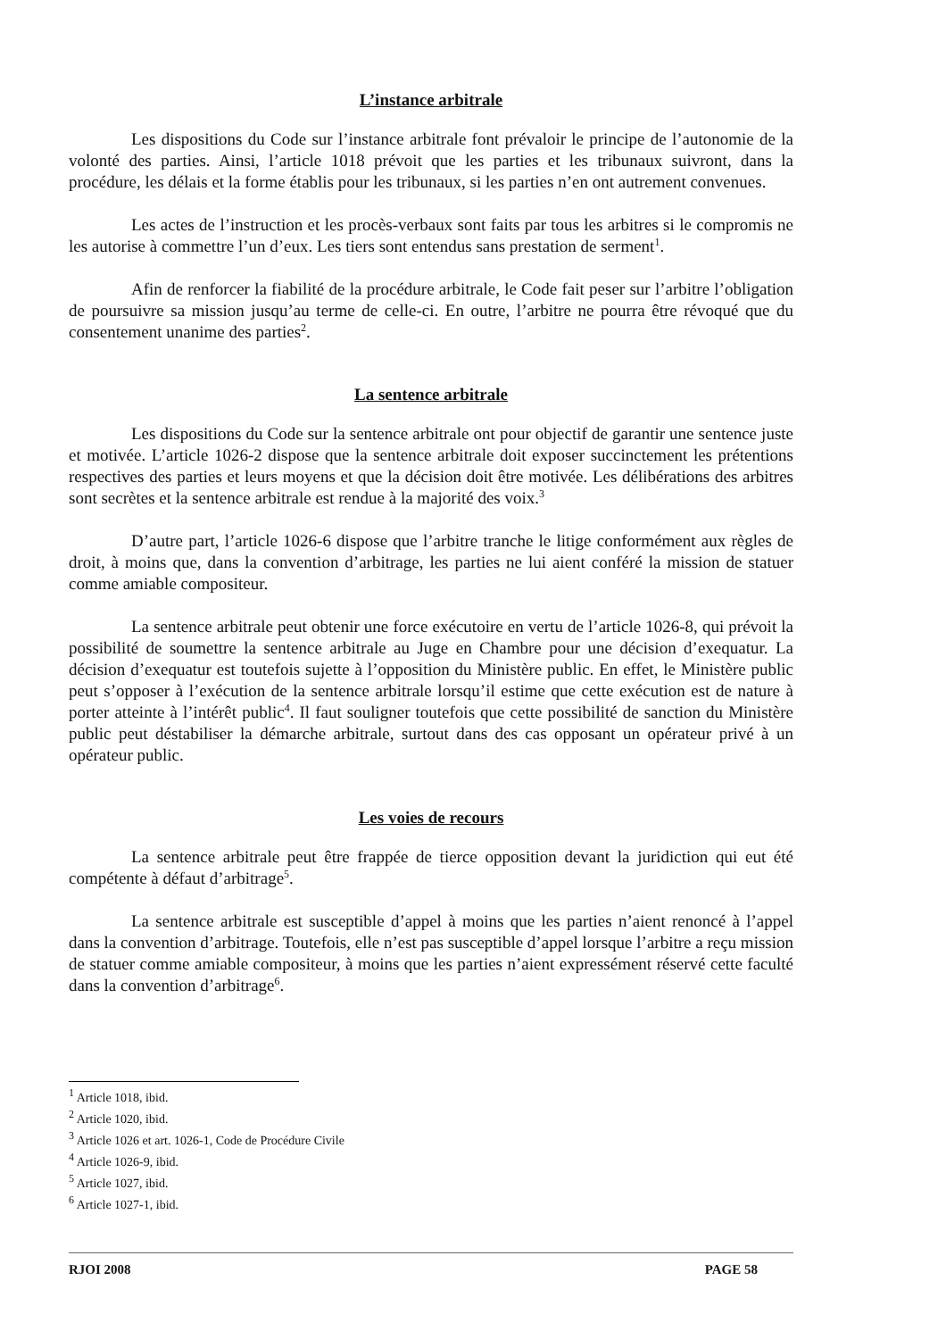L’instance arbitrale
Les dispositions du Code sur l’instance arbitrale font prévaloir le principe de l’autonomie de la volonté des parties. Ainsi, l’article 1018 prévoit que les parties et les tribunaux suivront, dans la procédure, les délais et la forme établis pour les tribunaux, si les parties n’en ont autrement convenues.
Les actes de l’instruction et les procès-verbaux sont faits par tous les arbitres si le compromis ne les autorise à commettre l’un d’eux. Les tiers sont entendus sans prestation de serment<sup>1</sup>.
Afin de renforcer la fiabilité de la procédure arbitrale, le Code fait peser sur l’arbitre l’obligation de poursuivre sa mission jusqu’au terme de celle-ci. En outre, l’arbitre ne pourra être révoqué que du consentement unanime des parties<sup>2</sup>.
La sentence arbitrale
Les dispositions du Code sur la sentence arbitrale ont pour objectif de garantir une sentence juste et motivée. L’article 1026-2 dispose que la sentence arbitrale doit exposer succinctement les prétentions respectives des parties et leurs moyens et que la décision doit être motivée. Les délibérations des arbitres sont secrètes et la sentence arbitrale est rendue à la majorité des voix.<sup>3</sup>
D’autre part, l’article 1026-6 dispose que l’arbitre tranche le litige conformément aux règles de droit, à moins que, dans la convention d’arbitrage, les parties ne lui aient conféré la mission de statuer comme amiable compositeur.
La sentence arbitrale peut obtenir une force exécutoire en vertu de l’article 1026-8, qui prévoit la possibilité de soumettre la sentence arbitrale au Juge en Chambre pour une décision d’exequatur. La décision d’exequatur est toutefois sujette à l’opposition du Ministère public. En effet, le Ministère public peut s’opposer à l’exécution de la sentence arbitrale lorsqu’il estime que cette exécution est de nature à porter atteinte à l’intérêt public<sup>4</sup>. Il faut souligner toutefois que cette possibilité de sanction du Ministère public peut déstabiliser la démarche arbitrale, surtout dans des cas opposant un opérateur privé à un opérateur public.
Les voies de recours
La sentence arbitrale peut être frappée de tierce opposition devant la juridiction qui eut été compétente à défaut d’arbitrage<sup>5</sup>.
La sentence arbitrale est susceptible d’appel à moins que les parties n’aient renoncé à l’appel dans la convention d’arbitrage. Toutefois, elle n’est pas susceptible d’appel lorsque l’arbitre a reçu mission de statuer comme amiable compositeur, à moins que les parties n’aient expressément réservé cette faculté dans la convention d’arbitrage<sup>6</sup>.
<sup>1</sup> Article 1018, ibid.
<sup>2</sup> Article 1020, ibid.
<sup>3</sup> Article 1026 et art. 1026-1, Code de Procédure Civile
<sup>4</sup> Article 1026-9, ibid.
<sup>5</sup> Article 1027, ibid.
<sup>6</sup> Article 1027-1, ibid.
RJOI 2008 PAGE 58